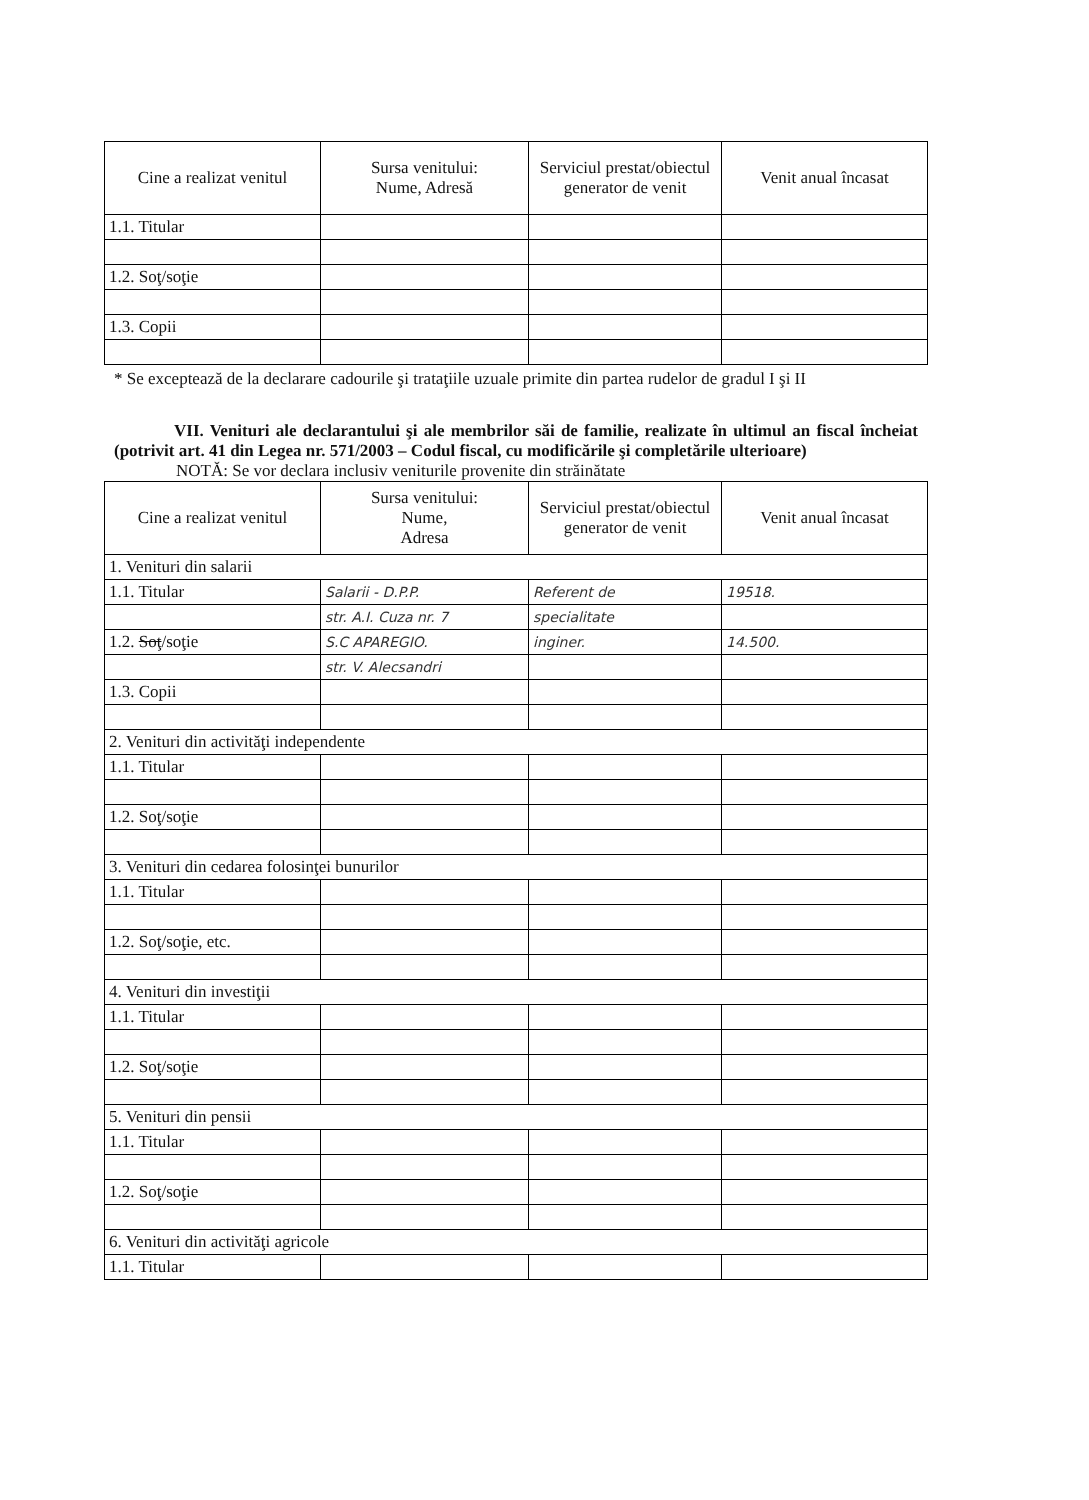| Cine a realizat venitul | Sursa venitului: Nume, Adresă | Serviciul prestat/obiectul generator de venit | Venit anual încasat |
| --- | --- | --- | --- |
| 1.1. Titular | | | |
| 1.2. Soţ/soţie | | | |
| 1.3. Copii | | | |
* Se exceptează de la declarare cadourile şi trataţiile uzuale primite din partea rudelor de gradul I şi II
VII. Venituri ale declarantului şi ale membrilor săi de familie, realizate în ultimul an fiscal încheiat (potrivit art. 41 din Legea nr. 571/2003 – Codul fiscal, cu modificările şi completările ulterioare)
NOTĂ: Se vor declara inclusiv veniturile provenite din străinătate
| Cine a realizat venitul | Sursa venitului: Nume, Adresa | Serviciul prestat/obiectul generator de venit | Venit anual încasat |
| --- | --- | --- | --- |
| 1. Venituri din salarii | | | |
| 1.1. Titular | Salarii - D.P.P. | Referent de | 19518. |
| | str. A.I. Cuza nr. 7 | specialitate | |
| 1.2. Soţ /soţie | S.C APAREGIO. | inginer. | 14.500. |
| | str. V. Alecsandri | | |
| 1.3. Copii | | | |
| 2. Venituri din activităţi independente | | | |
| 1.1. Titular | | | |
| 1.2. Soţ/soţie | | | |
| 3. Venituri din cedarea folosinţei bunurilor | | | |
| 1.1. Titular | | | |
| 1.2. Soţ/soţie, etc. | | | |
| 4. Venituri din investiţii | | | |
| 1.1. Titular | | | |
| 1.2. Soţ/soţie | | | |
| 5. Venituri din pensii | | | |
| 1.1. Titular | | | |
| 1.2. Soţ/soţie | | | |
| 6. Venituri din activităţi agricole | | | |
| 1.1. Titular | | | |